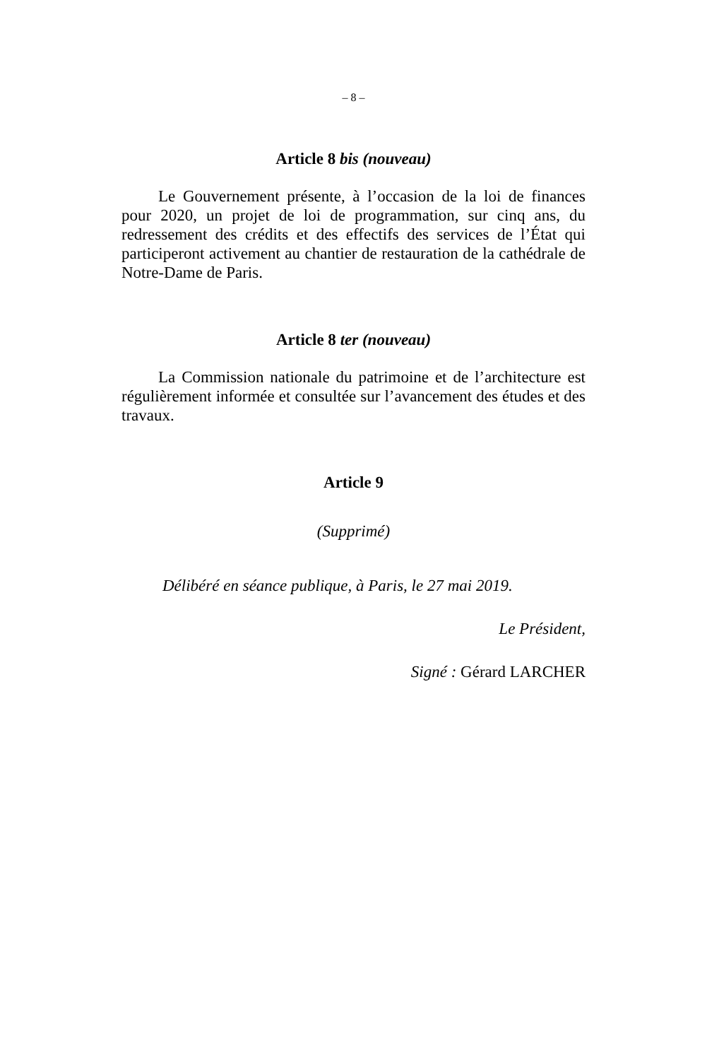– 8 –
Article 8 bis (nouveau)
Le Gouvernement présente, à l’occasion de la loi de finances pour 2020, un projet de loi de programmation, sur cinq ans, du redressement des crédits et des effectifs des services de l’État qui participeront activement au chantier de restauration de la cathédrale de Notre-Dame de Paris.
Article 8 ter (nouveau)
La Commission nationale du patrimoine et de l’architecture est régulièrement informée et consultée sur l’avancement des études et des travaux.
Article 9
(Supprimé)
Délibéré en séance publique, à Paris, le 27 mai 2019.
Le Président,
Signé : Gérard LARCHER